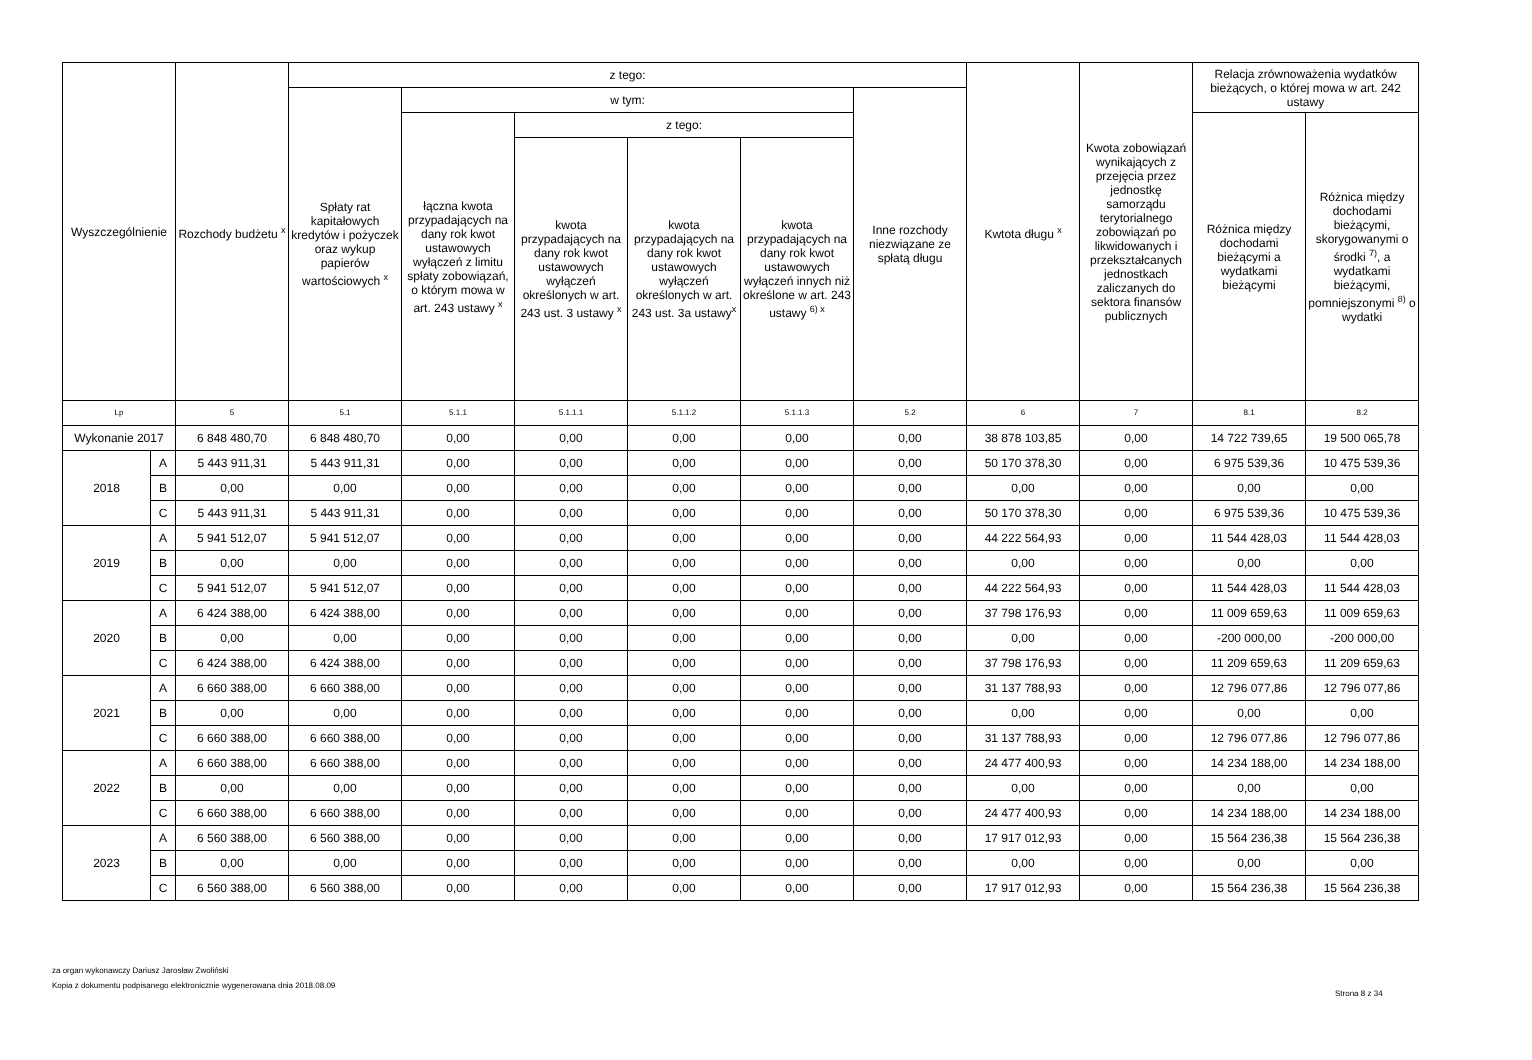| Wyszczególnienie | | Rozchody budżetu <sup>x</sup> | z tego: | | | | | | Kwtota długu <sup>x</sup> | Kwota zobowiązań wynikających z przejęcia przez jednostkę samorządu terytorialnego zobowiązań po likwidowanych i przekształcanych jednostkach zaliczanych do sektora finansów publicznych | Relacja zrównoważenia wydatków bieżących, o której mowa w art. 242 ustawy | |
| --- | --- | --- | --- | --- | --- | --- | --- | --- | --- | --- | --- | --- |
| | | | Spłaty rat kapitałowych kredytów i pożyczek oraz wykup papierów wartościowych <sup>x</sup> | w tym: | | | | Inne rozchody niezwiązane ze spłatą długu | | | | |
| | | | | łączna kwota przypadających na dany rok kwot ustawowych wyłączeń z limitu spłaty zobowiązań, o którym mowa w art. 243 ustawy <sup>x</sup> | z tego: | | | | | | Różnica między dochodami bieżącymi a wydatkami bieżącymi | Różnica między dochodami bieżącymi, skorygowanymi o środki <sup>7)</sup>, a wydatkami bieżącymi, pomniejszonymi <sup>8)</sup> o wydatki |
| | | | | | kwota przypadających na dany rok kwot ustawowych wyłączeń określonych w art. 243 ust. 3 ustawy <sup>x</sup> | kwota przypadających na dany rok kwot ustawowych wyłączeń określonych w art. 243 ust. 3a ustawy<sup>x</sup> | kwota przypadających na dany rok kwot ustawowych wyłączeń innych niż określone w art. 243 ustawy <sup>6) x</sup> | | | | | |
| Lp | | 5 | 5.1 | 5.1.1 | 5.1.1.1 | 5.1.1.2 | 5.1.1.3 | 5.2 | 6 | 7 | 8.1 | 8.2 |
| Wykonanie 2017 | | 6 848 480,70 | 6 848 480,70 | 0,00 | 0,00 | 0,00 | 0,00 | 0,00 | 38 878 103,85 | 0,00 | 14 722 739,65 | 19 500 065,78 |
| 2018 | A | 5 443 911,31 | 5 443 911,31 | 0,00 | 0,00 | 0,00 | 0,00 | 0,00 | 50 170 378,30 | 0,00 | 6 975 539,36 | 10 475 539,36 |
| | B | 0,00 | 0,00 | 0,00 | 0,00 | 0,00 | 0,00 | 0,00 | 0,00 | 0,00 | 0,00 | 0,00 |
| | C | 5 443 911,31 | 5 443 911,31 | 0,00 | 0,00 | 0,00 | 0,00 | 0,00 | 50 170 378,30 | 0,00 | 6 975 539,36 | 10 475 539,36 |
| 2019 | A | 5 941 512,07 | 5 941 512,07 | 0,00 | 0,00 | 0,00 | 0,00 | 0,00 | 44 222 564,93 | 0,00 | 11 544 428,03 | 11 544 428,03 |
| | B | 0,00 | 0,00 | 0,00 | 0,00 | 0,00 | 0,00 | 0,00 | 0,00 | 0,00 | 0,00 | 0,00 |
| | C | 5 941 512,07 | 5 941 512,07 | 0,00 | 0,00 | 0,00 | 0,00 | 0,00 | 44 222 564,93 | 0,00 | 11 544 428,03 | 11 544 428,03 |
| 2020 | A | 6 424 388,00 | 6 424 388,00 | 0,00 | 0,00 | 0,00 | 0,00 | 0,00 | 37 798 176,93 | 0,00 | 11 009 659,63 | 11 009 659,63 |
| | B | 0,00 | 0,00 | 0,00 | 0,00 | 0,00 | 0,00 | 0,00 | 0,00 | 0,00 | -200 000,00 | -200 000,00 |
| | C | 6 424 388,00 | 6 424 388,00 | 0,00 | 0,00 | 0,00 | 0,00 | 0,00 | 37 798 176,93 | 0,00 | 11 209 659,63 | 11 209 659,63 |
| 2021 | A | 6 660 388,00 | 6 660 388,00 | 0,00 | 0,00 | 0,00 | 0,00 | 0,00 | 31 137 788,93 | 0,00 | 12 796 077,86 | 12 796 077,86 |
| | B | 0,00 | 0,00 | 0,00 | 0,00 | 0,00 | 0,00 | 0,00 | 0,00 | 0,00 | 0,00 | 0,00 |
| | C | 6 660 388,00 | 6 660 388,00 | 0,00 | 0,00 | 0,00 | 0,00 | 0,00 | 31 137 788,93 | 0,00 | 12 796 077,86 | 12 796 077,86 |
| 2022 | A | 6 660 388,00 | 6 660 388,00 | 0,00 | 0,00 | 0,00 | 0,00 | 0,00 | 24 477 400,93 | 0,00 | 14 234 188,00 | 14 234 188,00 |
| | B | 0,00 | 0,00 | 0,00 | 0,00 | 0,00 | 0,00 | 0,00 | 0,00 | 0,00 | 0,00 | 0,00 |
| | C | 6 660 388,00 | 6 660 388,00 | 0,00 | 0,00 | 0,00 | 0,00 | 0,00 | 24 477 400,93 | 0,00 | 14 234 188,00 | 14 234 188,00 |
| 2023 | A | 6 560 388,00 | 6 560 388,00 | 0,00 | 0,00 | 0,00 | 0,00 | 0,00 | 17 917 012,93 | 0,00 | 15 564 236,38 | 15 564 236,38 |
| | B | 0,00 | 0,00 | 0,00 | 0,00 | 0,00 | 0,00 | 0,00 | 0,00 | 0,00 | 0,00 | 0,00 |
| | C | 6 560 388,00 | 6 560 388,00 | 0,00 | 0,00 | 0,00 | 0,00 | 0,00 | 17 917 012,93 | 0,00 | 15 564 236,38 | 15 564 236,38 |
za organ wykonawczy Dariusz Jarosław Zwoliński
Kopia z dokumentu podpisanego elektronicznie wygenerowana dnia 2018.08.09
Strona 8 z 34